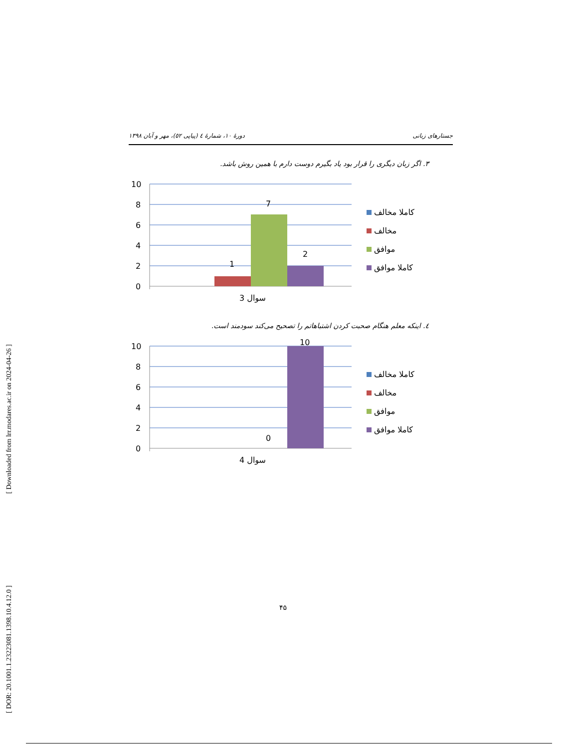[ Downloaded from lrr.modares.ac.ir on 2024-04-26 ]
[ DOR: 20.1001.1.23223081.1398.10.4.12.0 ]
جستارهای زبانی دورهٔ ۱۰، شمارهٔ ٤ (پیاپی ٥۲)، مهر و آبان ۱۳۹۸
۳. اگر زبان دیگری را قرار بود یاد بگیرم دوست دارم با همین روش باشد.
10
8
6
4
2
0
1
7
2
سوال 3
کاملا مخالف
مخالف
موافق
کاملا موافق
٤. اینکه معلم هنگام صحبت کردن اشتباهاتم را تصحیح می‌کند سودمند است.
10
8
6
4
2
0
0
10
سوال 4
کاملا مخالف
مخالف
موافق
کاملا موافق
۴۵